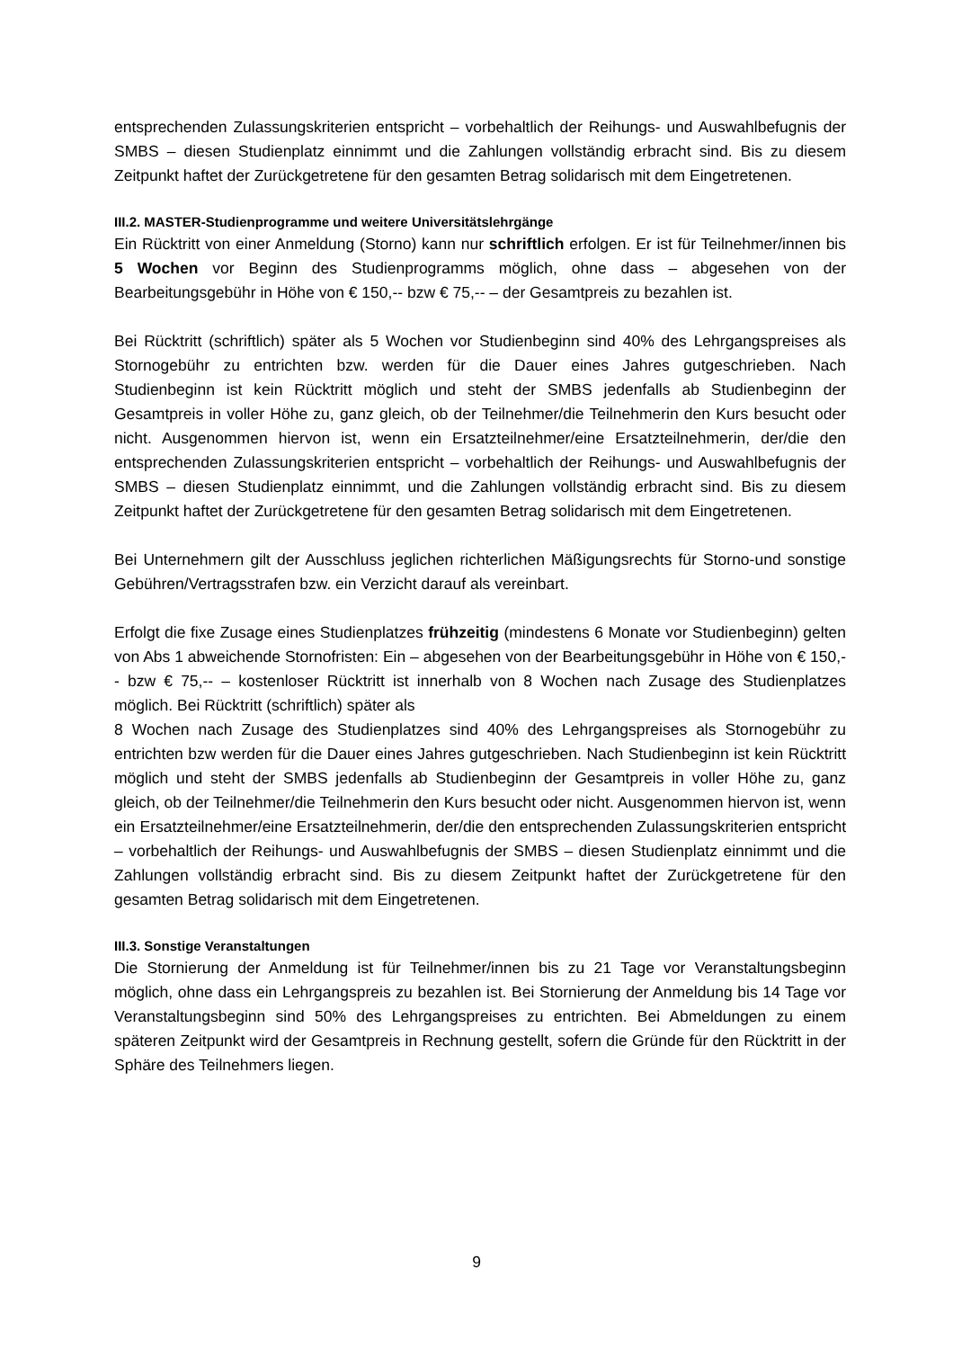entsprechenden Zulassungskriterien entspricht – vorbehaltlich der Reihungs- und Auswahlbefugnis der SMBS – diesen Studienplatz einnimmt und die Zahlungen vollständig erbracht sind. Bis zu diesem Zeitpunkt haftet der Zurückgetretene für den gesamten Betrag solidarisch mit dem Eingetretenen.
III.2. MASTER-Studienprogramme und weitere Universitätslehrgänge
Ein Rücktritt von einer Anmeldung (Storno) kann nur schriftlich erfolgen. Er ist für Teilnehmer/innen bis 5 Wochen vor Beginn des Studienprogramms möglich, ohne dass – abgesehen von der Bearbeitungsgebühr in Höhe von € 150,-- bzw € 75,-- – der Gesamtpreis zu bezahlen ist.
Bei Rücktritt (schriftlich) später als 5 Wochen vor Studienbeginn sind 40% des Lehrgangspreises als Stornogebühr zu entrichten bzw. werden für die Dauer eines Jahres gutgeschrieben. Nach Studienbeginn ist kein Rücktritt möglich und steht der SMBS jedenfalls ab Studienbeginn der Gesamtpreis in voller Höhe zu, ganz gleich, ob der Teilnehmer/die Teilnehmerin den Kurs besucht oder nicht. Ausgenommen hiervon ist, wenn ein Ersatzteilnehmer/eine Ersatzteilnehmerin, der/die den entsprechenden Zulassungskriterien entspricht – vorbehaltlich der Reihungs- und Auswahlbefugnis der SMBS – diesen Studienplatz einnimmt, und die Zahlungen vollständig erbracht sind. Bis zu diesem Zeitpunkt haftet der Zurückgetretene für den gesamten Betrag solidarisch mit dem Eingetretenen.
Bei Unternehmern gilt der Ausschluss jeglichen richterlichen Mäßigungsrechts für Storno-und sonstige Gebühren/Vertragsstrafen bzw. ein Verzicht darauf als vereinbart.
Erfolgt die fixe Zusage eines Studienplatzes frühzeitig (mindestens 6 Monate vor Studienbeginn) gelten von Abs 1 abweichende Stornofristen: Ein – abgesehen von der Bearbeitungsgebühr in Höhe von € 150,-- bzw € 75,-- – kostenloser Rücktritt ist innerhalb von 8 Wochen nach Zusage des Studienplatzes möglich. Bei Rücktritt (schriftlich) später als
8 Wochen nach Zusage des Studienplatzes sind 40% des Lehrgangspreises als Stornogebühr zu entrichten bzw werden für die Dauer eines Jahres gutgeschrieben. Nach Studienbeginn ist kein Rücktritt möglich und steht der SMBS jedenfalls ab Studienbeginn der Gesamtpreis in voller Höhe zu, ganz gleich, ob der Teilnehmer/die Teilnehmerin den Kurs besucht oder nicht. Ausgenommen hiervon ist, wenn ein Ersatzteilnehmer/eine Ersatzteilnehmerin, der/die den entsprechenden Zulassungskriterien entspricht – vorbehaltlich der Reihungs- und Auswahlbefugnis der SMBS – diesen Studienplatz einnimmt und die Zahlungen vollständig erbracht sind. Bis zu diesem Zeitpunkt haftet der Zurückgetretene für den gesamten Betrag solidarisch mit dem Eingetretenen.
III.3. Sonstige Veranstaltungen
Die Stornierung der Anmeldung ist für Teilnehmer/innen bis zu 21 Tage vor Veranstaltungsbeginn möglich, ohne dass ein Lehrgangspreis zu bezahlen ist. Bei Stornierung der Anmeldung bis 14 Tage vor Veranstaltungsbeginn sind 50% des Lehrgangspreises zu entrichten. Bei Abmeldungen zu einem späteren Zeitpunkt wird der Gesamtpreis in Rechnung gestellt, sofern die Gründe für den Rücktritt in der Sphäre des Teilnehmers liegen.
9